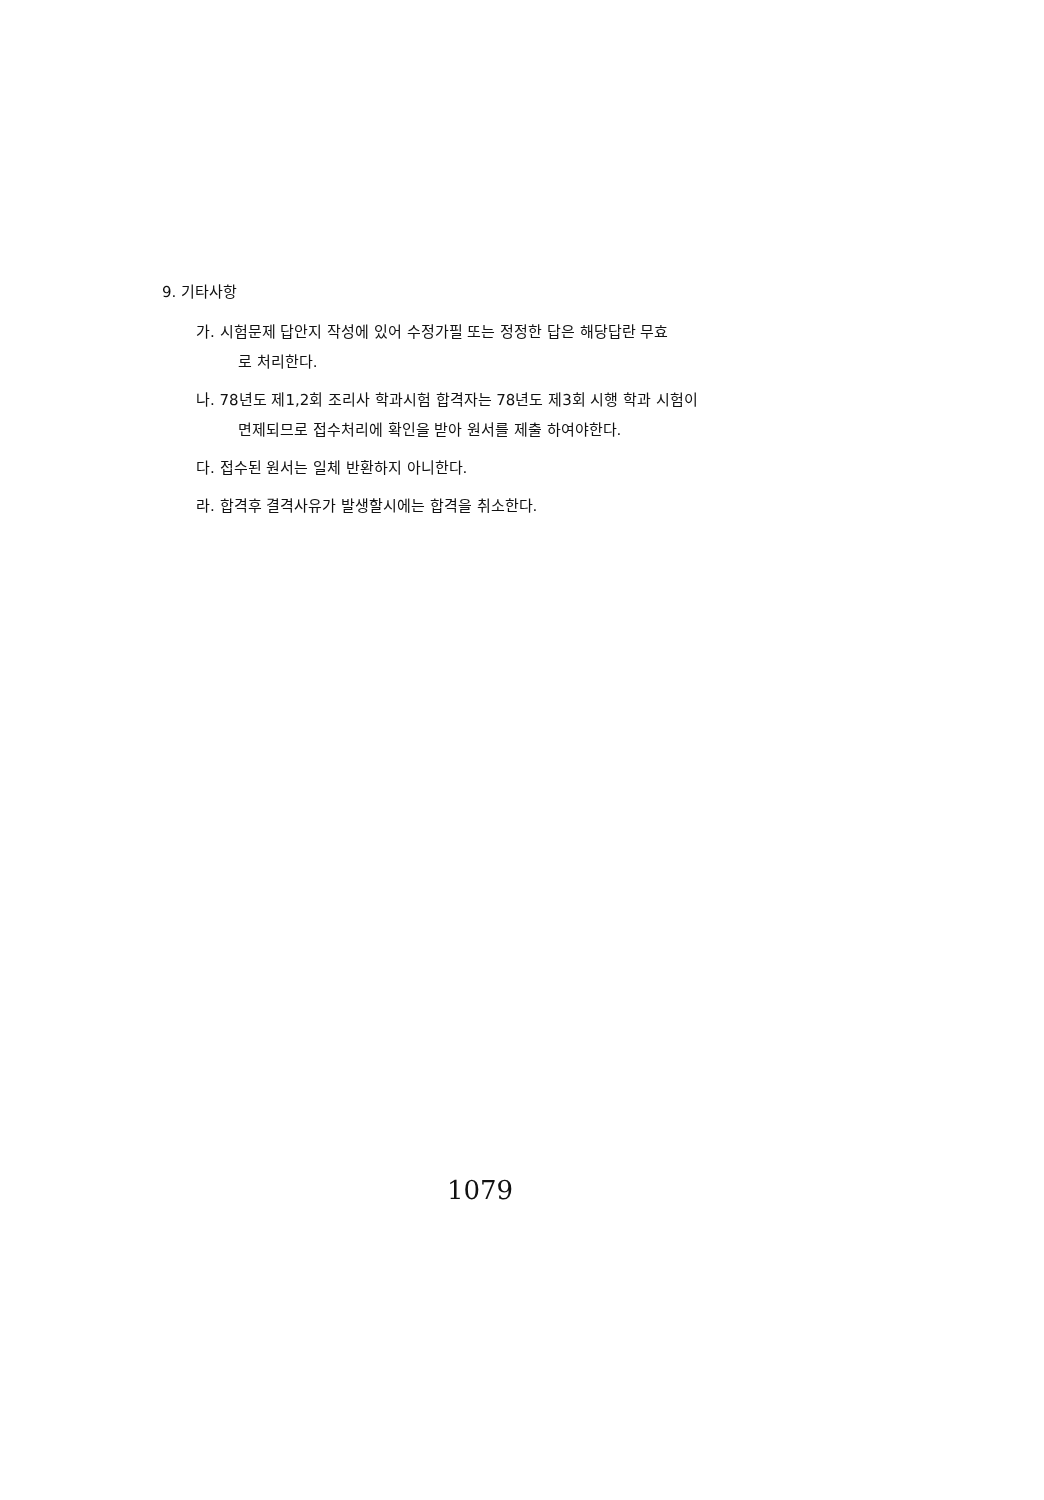9. 기타사항
가. 시험문제 답안지 작성에 있어 수정가필 또는 정정한 답은 해당답란 무효
로 처리한다.
나. 78년도 제1,2회 조리사 학과시험 합격자는 78년도 제3회 시행 학과 시험이
면제되므로 접수처리에 확인을 받아 원서를 제출 하여야한다.
다. 접수된 원서는 일체 반환하지 아니한다.
라. 합격후 결격사유가 발생할시에는 합격을 취소한다.
1079